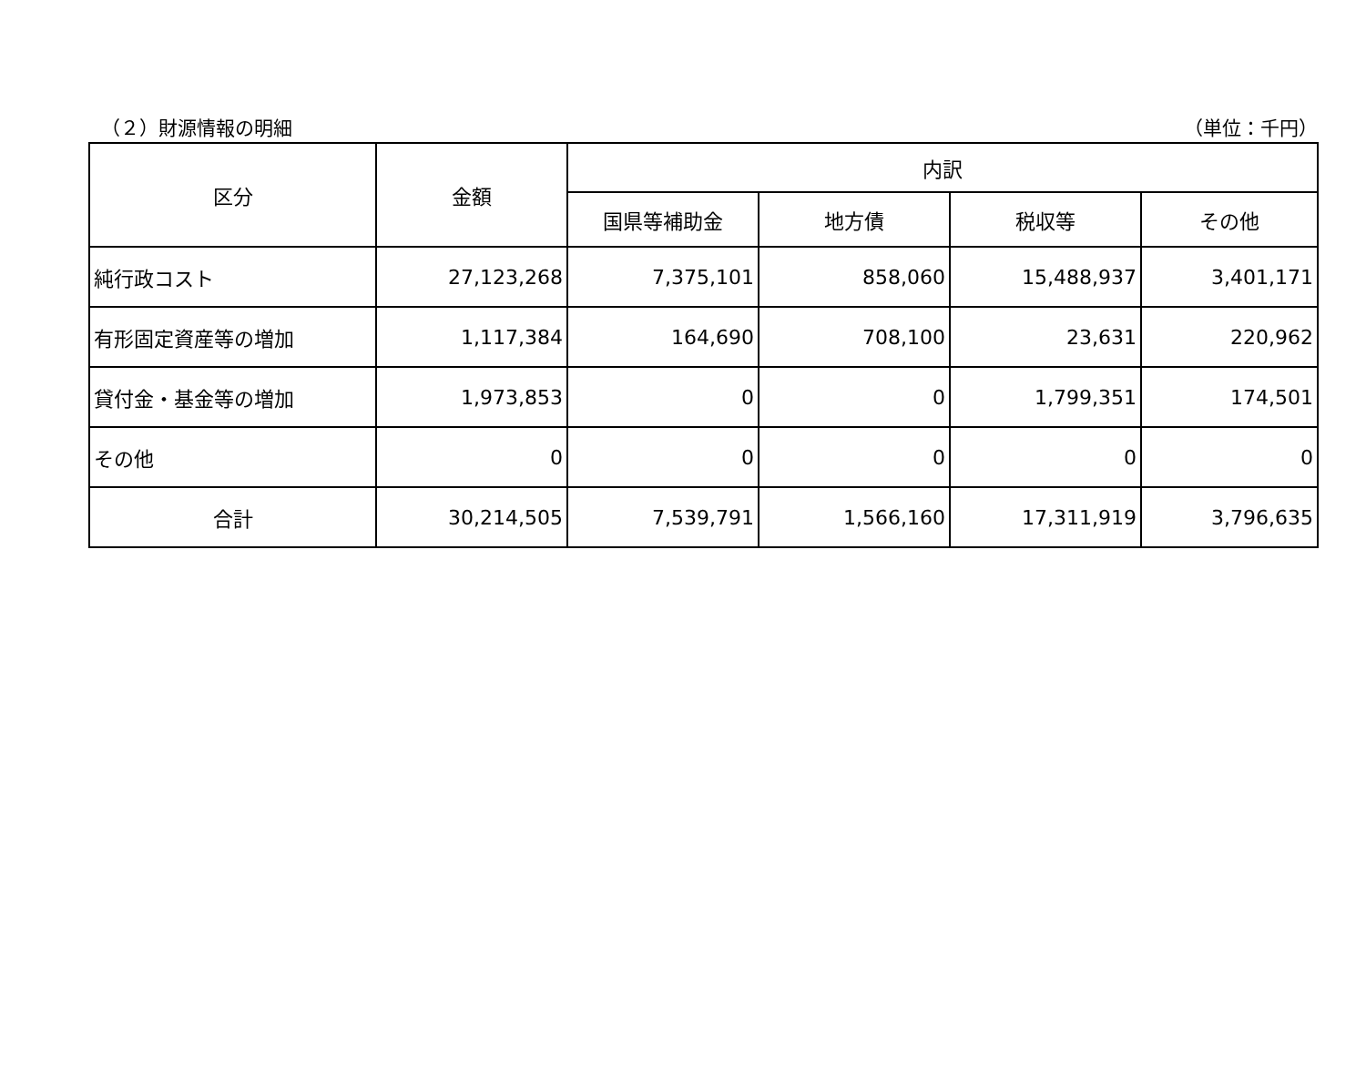（２）財源情報の明細 （単位：千円）
| 区分 | 金額 | 内訳 | | | |
| --- | --- | --- | --- | --- | --- |
| | | 国県等補助金 | 地方債 | 税収等 | その他 |
| 純行政コスト | 27,123,268 | 7,375,101 | 858,060 | 15,488,937 | 3,401,171 |
| 有形固定資産等の増加 | 1,117,384 | 164,690 | 708,100 | 23,631 | 220,962 |
| 貸付金・基金等の増加 | 1,973,853 | 0 | 0 | 1,799,351 | 174,501 |
| その他 | 0 | 0 | 0 | 0 | 0 |
| 合計 | 30,214,505 | 7,539,791 | 1,566,160 | 17,311,919 | 3,796,635 |